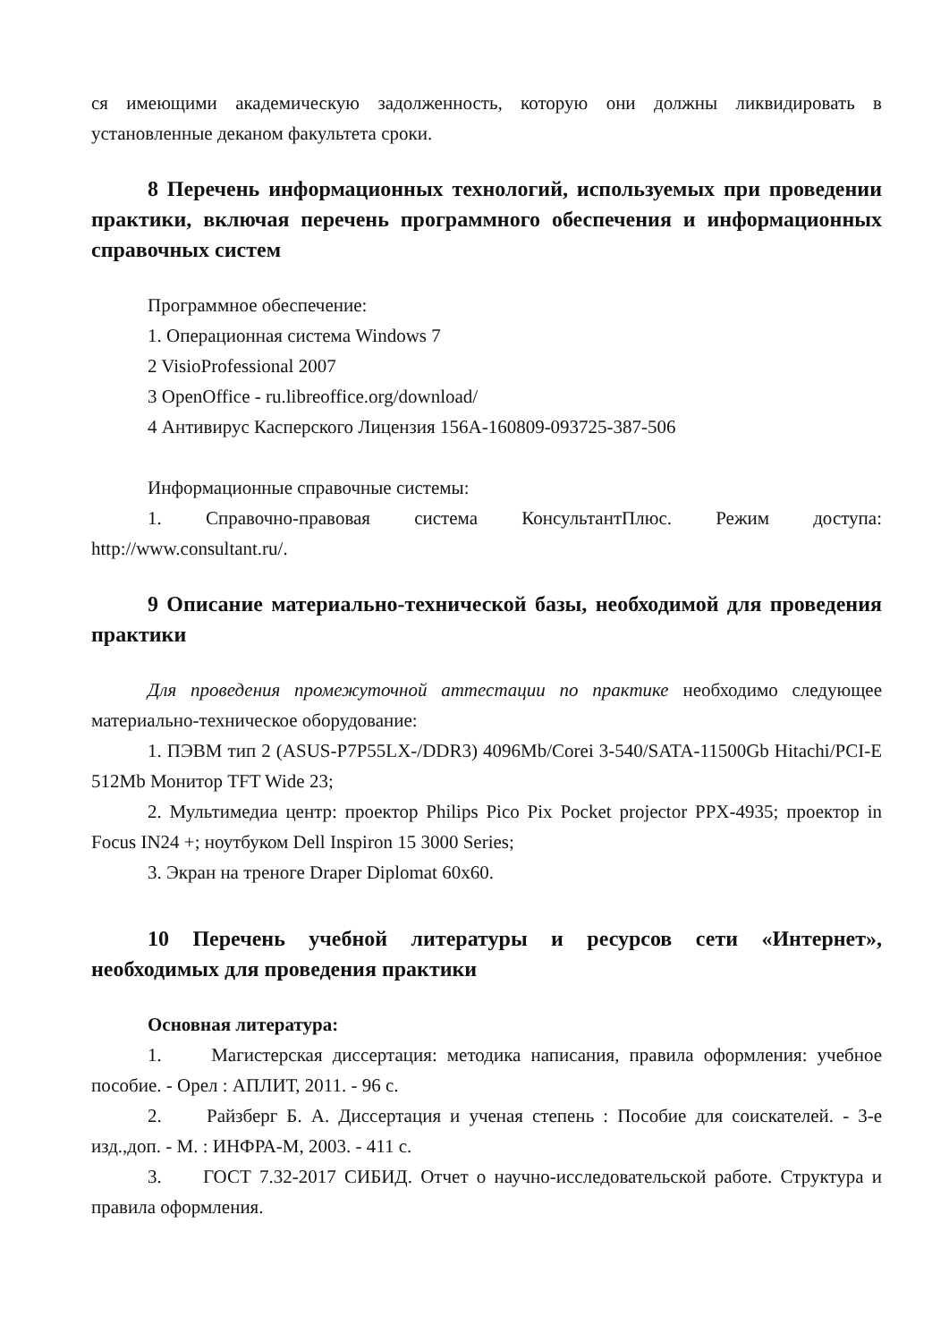ся имеющими академическую задолженность, которую они должны ликвидировать в установленные деканом факультета сроки.
8 Перечень информационных технологий, используемых при проведении практики, включая перечень программного обеспечения и информационных справочных систем
Программное обеспечение:
1. Операционная система Windows 7
2 VisioProfessional 2007
3 OpenOffice - ru.libreoffice.org/download/
4 Антивирус Касперского Лицензия 156A-160809-093725-387-506
Информационные справочные системы:
1. Справочно-правовая система КонсультантПлюс. Режим доступа: http://www.consultant.ru/.
9 Описание материально-технической базы, необходимой для проведения практики
Для проведения промежуточной аттестации по практике необходимо следующее материально-техническое оборудование:
1. ПЭВМ тип 2 (ASUS-P7P55LX-/DDR3) 4096Mb/Corei 3-540/SATA-11500Gb Hitachi/PCI-E 512Mb Монитор TFT Wide 23;
2. Мультимедиа центр: проектор Philips Pico Pix Pocket projector PPX-4935; проектор in Focus IN24 +; ноутбуком Dell Inspiron 15 3000 Series;
3. Экран на треноге Draper Diplomat 60x60.
10 Перечень учебной литературы и ресурсов сети «Интернет», необходимых для проведения практики
Основная литература:
1. Магистерская диссертация: методика написания, правила оформления: учебное пособие. - Орел : АПЛИТ, 2011. - 96 с.
2. Райзберг Б. А. Диссертация и ученая степень : Пособие для соискателей. - 3-е изд.,доп. - М. : ИНФРА-М, 2003. - 411 с.
3. ГОСТ 7.32-2017 СИБИД. Отчет о научно-исследовательской работе. Структура и правила оформления.